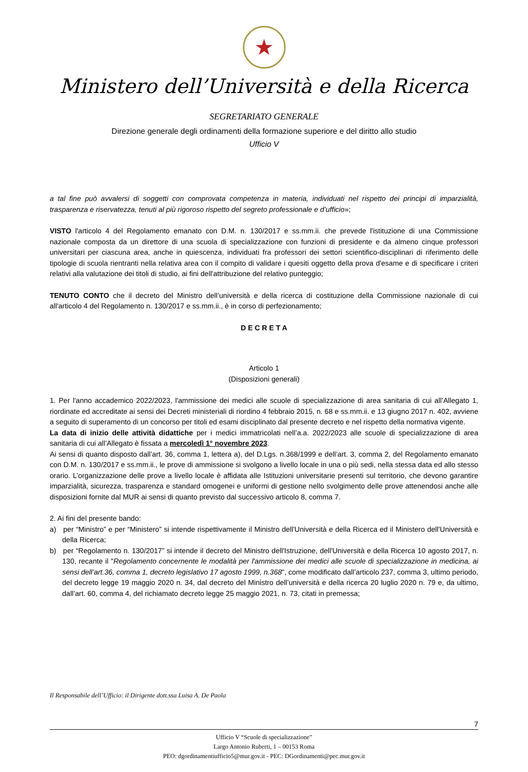★
Ministero dell’Università e della Ricerca
SEGRETARIATO GENERALE
Direzione generale degli ordinamenti della formazione superiore e del diritto allo studio
Ufficio V
a tal fine può avvalersi di soggetti con comprovata competenza in materia, individuati nel rispetto dei principi di imparzialità, trasparenza e riservatezza, tenuti al più rigoroso rispetto del segreto professionale e d’ufficio»;
VISTO l'articolo 4 del Regolamento emanato con D.M. n. 130/2017 e ss.mm.ii. che prevede l'istituzione di una Commissione nazionale composta da un direttore di una scuola di specializzazione con funzioni di presidente e da almeno cinque professori universitari per ciascuna area, anche in quiescenza, individuati fra professori dei settori scientifico-disciplinari di riferimento delle tipologie di scuola rientranti nella relativa area con il compito di validare i quesiti oggetto della prova d'esame e di specificare i criteri relativi alla valutazione dei titoli di studio, ai fini dell'attribuzione del relativo punteggio;
TENUTO CONTO che il decreto del Ministro dell’università e della ricerca di costituzione della Commissione nazionale di cui all'articolo 4 del Regolamento n. 130/2017 e ss.mm.ii., è in corso di perfezionamento;
D E C R E T A
Articolo 1
(Disposizioni generali)
1. Per l'anno accademico 2022/2023, l'ammissione dei medici alle scuole di specializzazione di area sanitaria di cui all’Allegato 1, riordinate ed accreditate ai sensi dei Decreti ministeriali di riordino 4 febbraio 2015, n. 68 e ss.mm.ii. e 13 giugno 2017 n. 402, avviene a seguito di superamento di un concorso per titoli ed esami disciplinato dal presente decreto e nel rispetto della normativa vigente.
La data di inizio delle attività didattiche per i medici immatricolati nell’a.a. 2022/2023 alle scuole di specializzazione di area sanitaria di cui all’Allegato è fissata a mercoledì 1° novembre 2023.
Ai sensi di quanto disposto dall’art. 36, comma 1, lettera a), del D.Lgs. n.368/1999 e dell’art. 3, comma 2, del Regolamento emanato con D.M. n. 130/2017 e ss.mm.ii., le prove di ammissione si svolgono a livello locale in una o più sedi, nella stessa data ed allo stesso orario. L’organizzazione delle prove a livello locale è affidata alle Istituzioni universitarie presenti sul territorio, che devono garantire imparzialità, sicurezza, trasparenza e standard omogenei e uniformi di gestione nello svolgimento delle prove attenendosi anche alle disposizioni fornite dal MUR ai sensi di quanto previsto dal successivo articolo 8, comma 7.
2. Ai fini del presente bando:
a) per “Ministro” e per “Ministero” si intende rispettivamente il Ministro dell'Università e della Ricerca ed il Ministero dell'Università e della Ricerca;
b) per “Regolamento n. 130/2017” si intende il decreto del Ministro dell'Istruzione, dell'Università e della Ricerca 10 agosto 2017, n. 130, recante il "Regolamento concernente le modalità per l'ammissione dei medici alle scuole di specializzazione in medicina, ai sensi dell’art.36, comma 1, decreto legislativo 17 agosto 1999, n.368", come modificato dall’articolo 237, comma 3, ultimo periodo, del decreto legge 19 maggio 2020 n. 34, dal decreto del Ministro dell’università e della ricerca 20 luglio 2020 n. 79 e, da ultimo, dall’art. 60, comma 4, del richiamato decreto legge 25 maggio 2021, n. 73, citati in premessa;
Il Responsabile dell’Ufficio: il Dirigente dott.ssa Luisa A. De Paola
7
Ufficio V “Scuole di specializzazione”
Largo Antonio Ruberti, 1 – 00153 Roma
PEO: dgordinamentiufficio5@mur.gov.it - PEC: DGordinamenti@pec.mur.gov.it